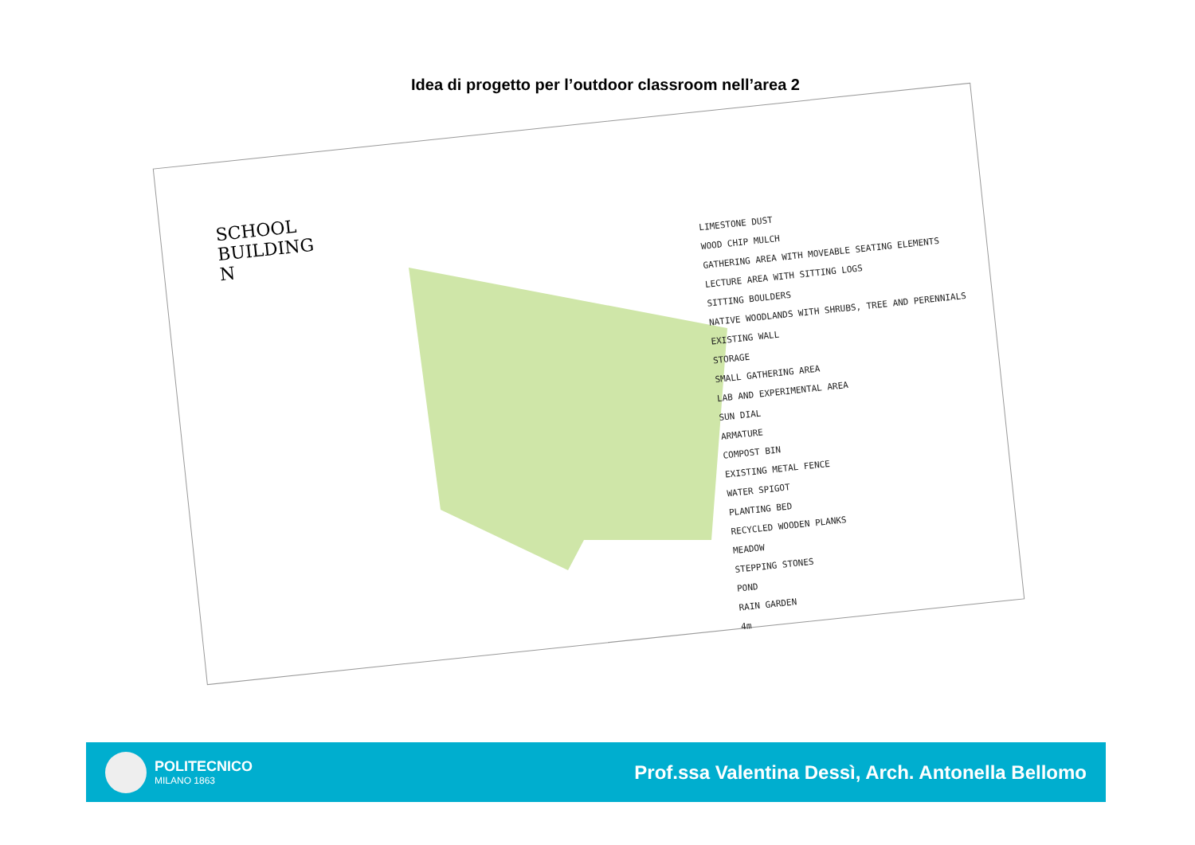Idea di progetto per l’outdoor classroom nell’area 2
SCHOOL
BUILDING
N
LIMESTONE DUST
WOOD CHIP MULCH
GATHERING AREA WITH MOVEABLE SEATING ELEMENTS
LECTURE AREA WITH SITTING LOGS
SITTING BOULDERS
NATIVE WOODLANDS WITH SHRUBS, TREE AND PERENNIALS
EXISTING WALL
STORAGE
SMALL GATHERING AREA
LAB AND EXPERIMENTAL AREA
SUN DIAL
ARMATURE
COMPOST BIN
EXISTING METAL FENCE
WATER SPIGOT
PLANTING BED
RECYCLED WOODEN PLANKS
MEADOW
STEPPING STONES
POND
RAIN GARDEN
4m
POLITECNICO
MILANO 1863
Prof.ssa Valentina Dessì, Arch. Antonella Bellomo